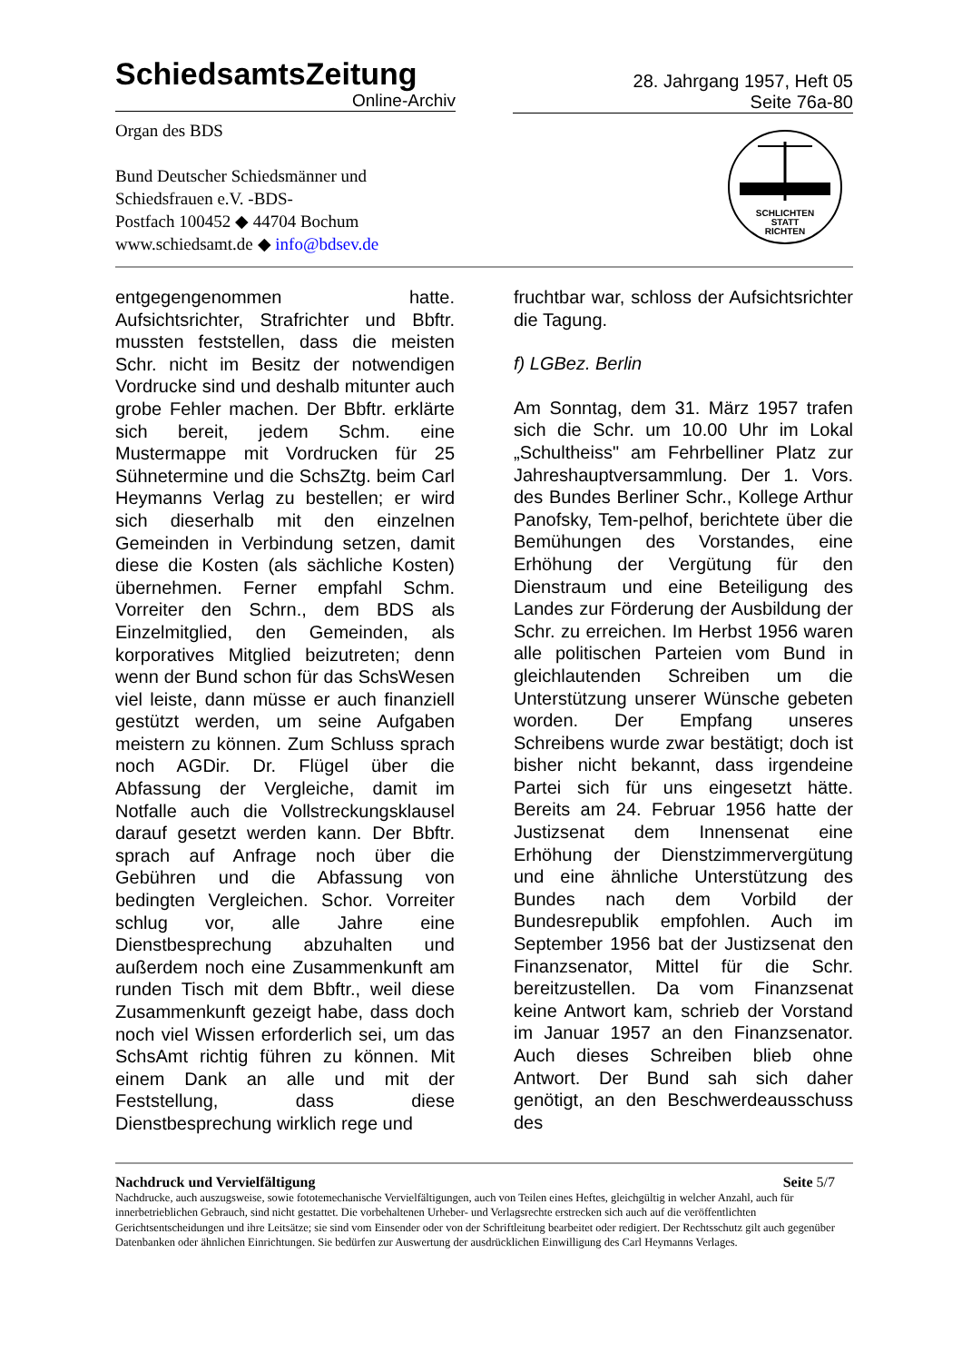SchiedsamtsZeitung
Online-Archiv
28. Jahrgang 1957, Heft 05
Seite 76a-80
Organ des BDS
Bund Deutscher Schiedsmänner und
Schiedsfrauen e.V. -BDS-
Postfach 100452 ◆ 44704 Bochum
www.schiedsamt.de ◆ info@bdsev.de
SCHLICHTEN
STATT
RICHTEN
entgegengenommen hatte. Aufsichtsrichter, Strafrichter und Bbftr. mussten feststellen, dass die meisten Schr. nicht im Besitz der notwendigen Vordrucke sind und deshalb mitunter auch grobe Fehler machen. Der Bbftr. erklärte sich bereit, jedem Schm. eine Mustermappe mit Vordrucken für 25 Sühnetermine und die SchsZtg. beim Carl Heymanns Verlag zu bestellen; er wird sich dieserhalb mit den einzelnen Gemeinden in Verbindung setzen, damit diese die Kosten (als sächliche Kosten) übernehmen. Ferner empfahl Schm. Vorreiter den Schrn., dem BDS als Einzelmitglied, den Gemeinden, als korporatives Mitglied beizutreten; denn wenn der Bund schon für das SchsWesen viel leiste, dann müsse er auch finanziell gestützt werden, um seine Aufgaben meistern zu können. Zum Schluss sprach noch AGDir. Dr. Flügel über die Abfassung der Vergleiche, damit im Notfalle auch die Vollstreckungsklausel darauf gesetzt werden kann. Der Bbftr. sprach auf Anfrage noch über die Gebühren und die Abfassung von bedingten Vergleichen. Schor. Vorreiter schlug vor, alle Jahre eine Dienstbesprechung abzuhalten und außerdem noch eine Zusammenkunft am runden Tisch mit dem Bbftr., weil diese Zusammenkunft gezeigt habe, dass doch noch viel Wissen erforderlich sei, um das SchsAmt richtig führen zu können. Mit einem Dank an alle und mit der Feststellung, dass diese Dienstbesprechung wirklich rege und
fruchtbar war, schloss der Aufsichtsrichter die Tagung.
f) LGBez. Berlin
Am Sonntag, dem 31. März 1957 trafen sich die Schr. um 10.00 Uhr im Lokal „Schultheiss" am Fehrbelliner Platz zur Jahreshauptversammlung. Der 1. Vors. des Bundes Berliner Schr., Kollege Arthur Panofsky, Tem-pelhof, berichtete über die Bemühungen des Vorstandes, eine Erhöhung der Vergütung für den Dienstraum und eine Beteiligung des Landes zur Förderung der Ausbildung der Schr. zu erreichen. Im Herbst 1956 waren alle politischen Parteien vom Bund in gleichlautenden Schreiben um die Unterstützung unserer Wünsche gebeten worden. Der Empfang unseres Schreibens wurde zwar bestätigt; doch ist bisher nicht bekannt, dass irgendeine Partei sich für uns eingesetzt hätte. Bereits am 24. Februar 1956 hatte der Justizsenat dem Innensenat eine Erhöhung der Dienstzimmervergütung und eine ähnliche Unterstützung des Bundes nach dem Vorbild der Bundesrepublik empfohlen. Auch im September 1956 bat der Justizsenat den Finanzsenator, Mittel für die Schr. bereitzustellen. Da vom Finanzsenat keine Antwort kam, schrieb der Vorstand im Januar 1957 an den Finanzsenator. Auch dieses Schreiben blieb ohne Antwort. Der Bund sah sich daher genötigt, an den Beschwerdeausschuss des
Nachdruck und Vervielfältigung Seite 5/7
Nachdrucke, auch auszugsweise, sowie fototemechanische Vervielfältigungen, auch von Teilen eines Heftes, gleichgültig in welcher Anzahl, auch für innerbetrieblichen Gebrauch, sind nicht gestattet. Die vorbehaltenen Urheber- und Verlagsrechte erstrecken sich auch auf die veröffentlichten Gerichtsentscheidungen und ihre Leitsätze; sie sind vom Einsender oder von der Schriftleitung bearbeitet oder redigiert. Der Rechtsschutz gilt auch gegenüber Datenbanken oder ähnlichen Einrichtungen. Sie bedürfen zur Auswertung der ausdrücklichen Einwilligung des Carl Heymanns Verlages.